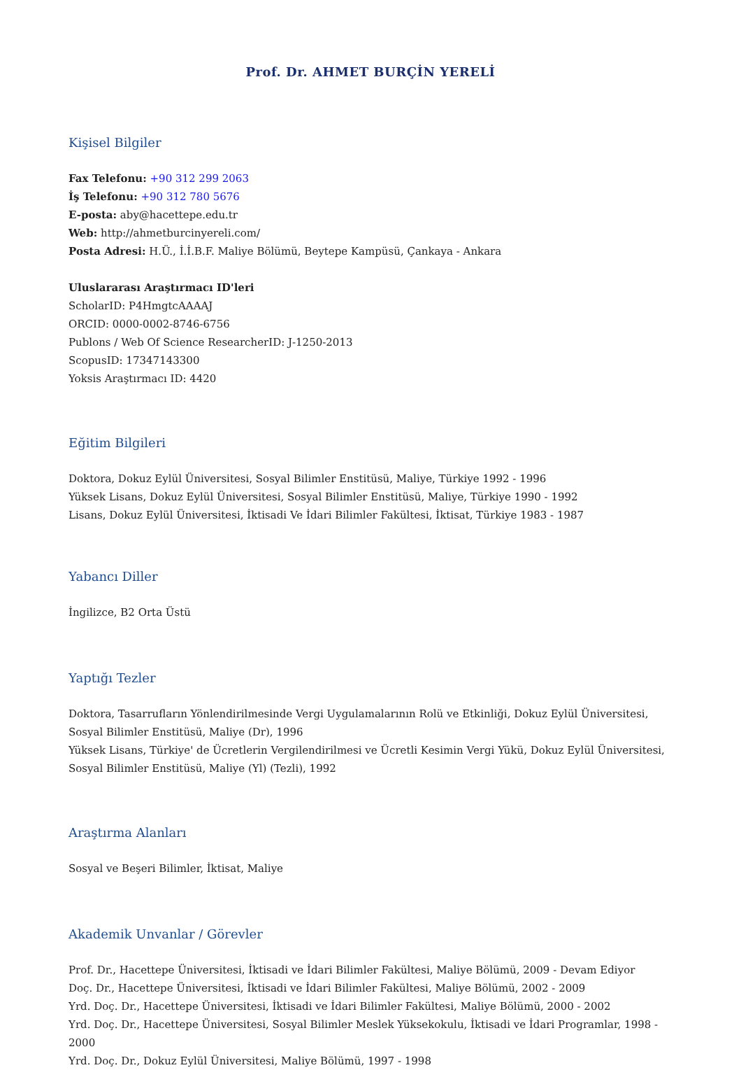Prof. Dr. AHMET BURÇİN YERELİ
Kişisel Bilgiler
Fax Telefonu: +90 312 299 2063
İş Telefonu: +90 312 780 5676
E-posta: aby@hacettepe.edu.tr
Web: http://ahmetburcinyereli.com/
Posta Adresi: H.Ü., İ.İ.B.F. Maliye Bölümü, Beytepe Kampüsü, Çankaya - Ankara
Uluslararası Araştırmacı ID'leri
ScholarID: P4HmgtcAAAAJ
ORCID: 0000-0002-8746-6756
Publons / Web Of Science ResearcherID: J-1250-2013
ScopusID: 17347143300
Yoksis Araştırmacı ID: 4420
Eğitim Bilgileri
Doktora, Dokuz Eylül Üniversitesi, Sosyal Bilimler Enstitüsü, Maliye, Türkiye 1992 - 1996
Yüksek Lisans, Dokuz Eylül Üniversitesi, Sosyal Bilimler Enstitüsü, Maliye, Türkiye 1990 - 1992
Lisans, Dokuz Eylül Üniversitesi, İktisadi Ve İdari Bilimler Fakültesi, İktisat, Türkiye 1983 - 1987
Yabancı Diller
İngilizce, B2 Orta Üstü
Yaptığı Tezler
Doktora, Tasarrufların Yönlendirilmesinde Vergi Uygulamalarının Rolü ve Etkinliği, Dokuz Eylül Üniversitesi, Sosyal Bilimler Enstitüsü, Maliye (Dr), 1996
Yüksek Lisans, Türkiye' de Ücretlerin Vergilendirilmesi ve Ücretli Kesimin Vergi Yükü, Dokuz Eylül Üniversitesi, Sosyal Bilimler Enstitüsü, Maliye (Yl) (Tezli), 1992
Araştırma Alanları
Sosyal ve Beşeri Bilimler, İktisat, Maliye
Akademik Unvanlar / Görevler
Prof. Dr., Hacettepe Üniversitesi, İktisadi ve İdari Bilimler Fakültesi, Maliye Bölümü, 2009 - Devam Ediyor
Doç. Dr., Hacettepe Üniversitesi, İktisadi ve İdari Bilimler Fakültesi, Maliye Bölümü, 2002 - 2009
Yrd. Doç. Dr., Hacettepe Üniversitesi, İktisadi ve İdari Bilimler Fakültesi, Maliye Bölümü, 2000 - 2002
Yrd. Doç. Dr., Hacettepe Üniversitesi, Sosyal Bilimler Meslek Yüksekokulu, İktisadi ve İdari Programlar, 1998 - 2000
Yrd. Doç. Dr., Dokuz Eylül Üniversitesi, Maliye Bölümü, 1997 - 1998